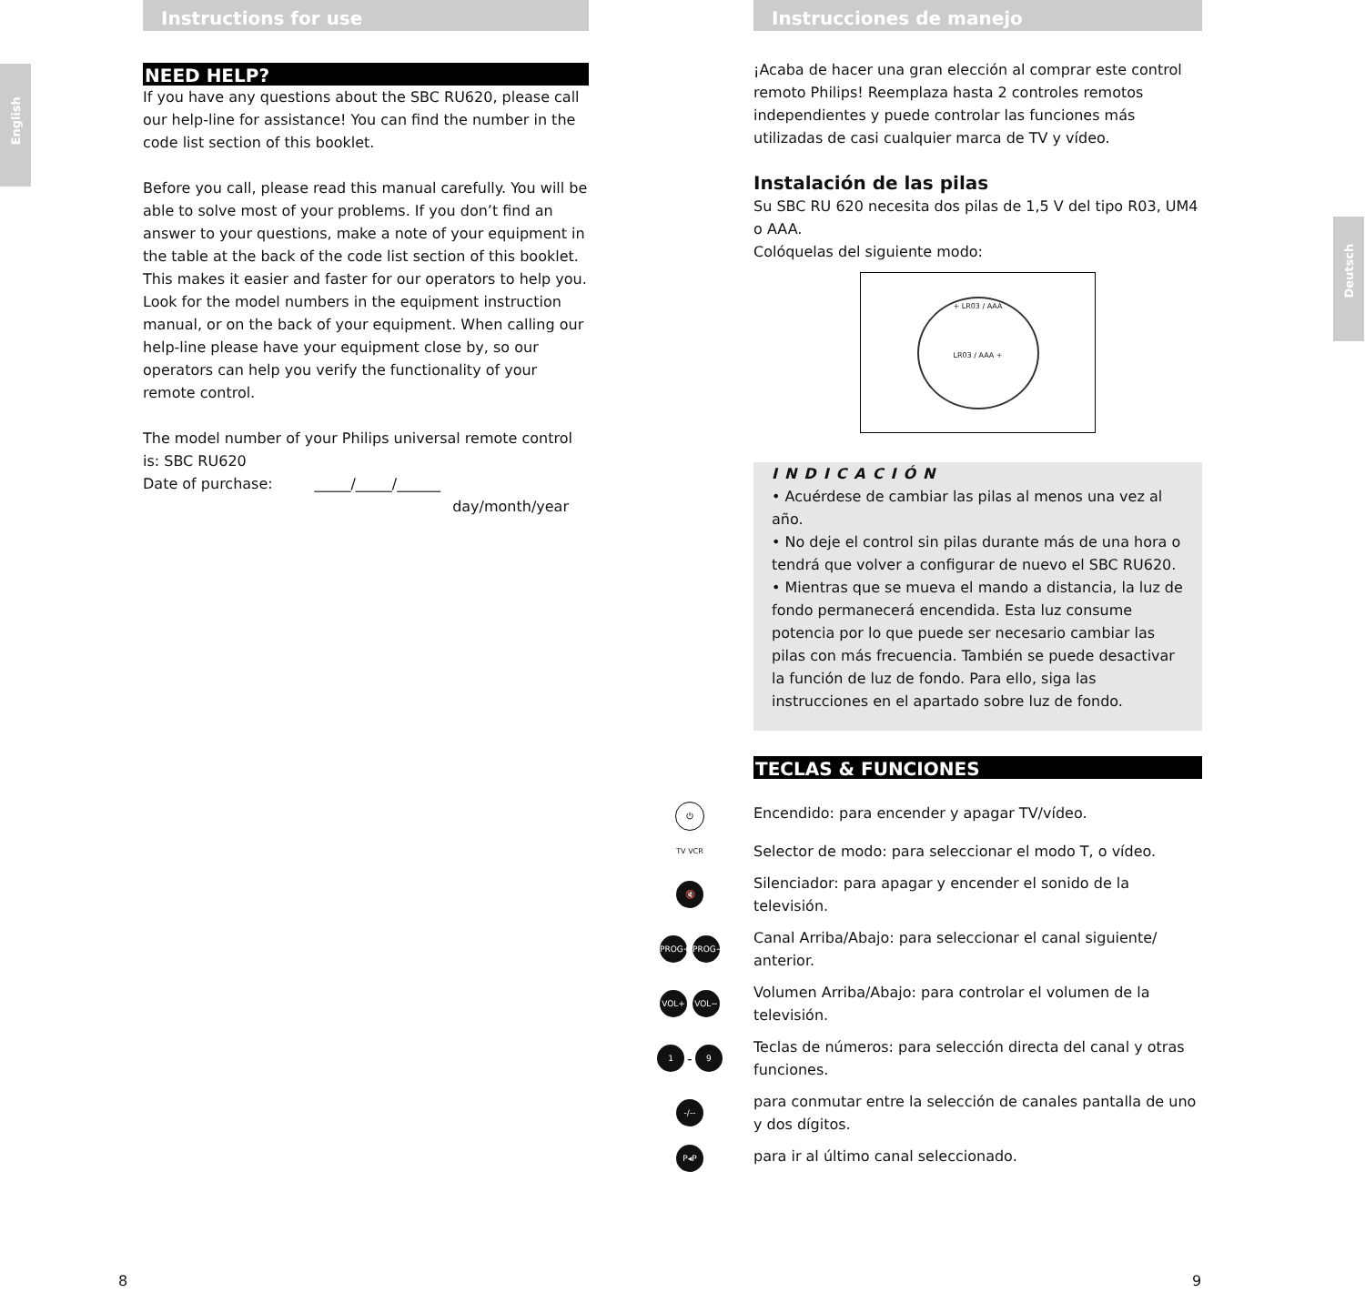English
Instructions for use
NEED HELP?
If you have any questions about the SBC RU620, please call our help-line for assistance! You can find the number in the code list section of this booklet.
Before you call, please read this manual carefully. You will be able to solve most of your problems. If you don’t find an answer to your questions, make a note of your equipment in the table at the back of the code list section of this booklet. This makes it easier and faster for our operators to help you. Look for the model numbers in the equipment instruction manual, or on the back of your equipment. When calling our help-line please have your equipment close by, so our operators can help you verify the functionality of your remote control.
The model number of your Philips universal remote control is: SBC RU620
Date of purchase: _____/_____/______
day/month/year
Deutsch
Instrucciones de manejo
¡Acaba de hacer una gran elección al comprar este control remoto Philips! Reemplaza hasta 2 controles remotos independientes y puede controlar las funciones más utilizadas de casi cualquier marca de TV y vídeo.
Instalación de las pilas
Su SBC RU 620 necesita dos pilas de 1,5 V del tipo R03, UM4 o AAA.
Colóquelas del siguiente modo:
+ LR03 / AAA
LR03 / AAA +
INDICACIÓN
• Acuérdese de cambiar las pilas al menos una vez al año.
• No deje el control sin pilas durante más de una hora o tendrá que volver a configurar de nuevo el SBC RU620.
• Mientras que se mueva el mando a distancia, la luz de fondo permanecerá encendida. Esta luz consume potencia por lo que puede ser necesario cambiar las pilas con más frecuencia. También se puede desactivar la función de luz de fondo. Para ello, siga las instrucciones en el apartado sobre luz de fondo.
TECLAS & FUNCIONES
⏻
Encendido: para encender y apagar TV/vídeo.
TV VCR
Selector de modo: para seleccionar el modo T, o vídeo.
🔇
Silenciador: para apagar y encender el sonido de la televisión.
PROG+ PROG−
Canal Arriba/Abajo: para seleccionar el canal siguiente/ anterior.
VOL+ VOL−
Volumen Arriba/Abajo: para controlar el volumen de la televisión.
1 - 9
Teclas de números: para selección directa del canal y otras funciones.
-/--
para conmutar entre la selección de canales pantalla de uno y dos dígitos.
P◂P
para ir al último canal seleccionado.
8 9